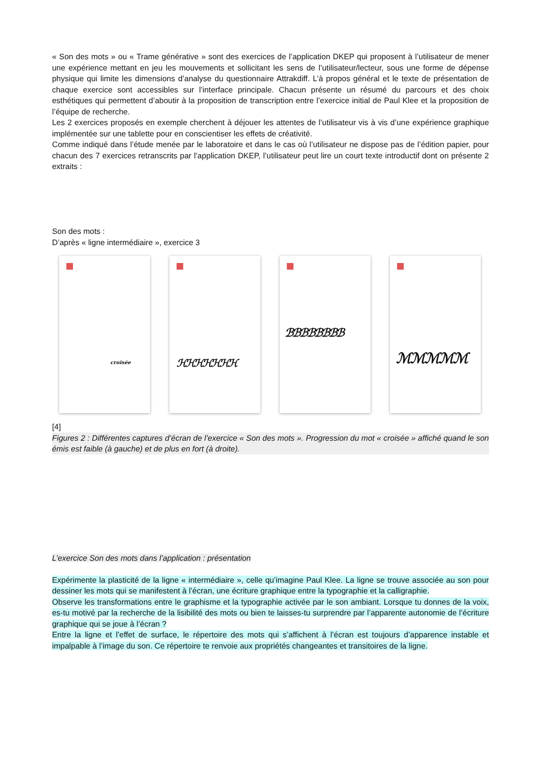« Son des mots » ou « Trame générative » sont des exercices de l’application DKEP qui proposent à l’utilisateur de mener une expérience mettant en jeu les mouvements et sollicitant les sens de l’utilisateur/lecteur, sous une forme de dépense physique qui limite les dimensions d’analyse du questionnaire Attrakdiff. L’à propos général et le texte de présentation de chaque exercice sont accessibles sur l’interface principale. Chacun présente un résumé du parcours et des choix esthétiques qui permettent d’aboutir à la proposition de transcription entre l’exercice initial de Paul Klee et la proposition de l’équipe de recherche.
Les 2 exercices proposés en exemple cherchent à déjouer les attentes de l’utilisateur vis à vis d’une expérience graphique implémentée sur une tablette pour en conscientiser les effets de créativité.
Comme indiqué dans l’étude menée par le laboratoire et dans le cas où l’utilisateur ne dispose pas de l’édition papier, pour chacun des 7 exercices retranscrits par l’application DKEP, l’utilisateur peut lire un court texte introductif dont on présente 2 extraits :
Son des mots :
D’après « ligne intermédiaire », exercice 3
croisée
ℋℋℋℋℋℋℋ
ℬℬℬℬℬℬℬℬ
ℳℳℳℳℳ
[4]
Figures 2 : Différentes captures d’écran de l’exercice « Son des mots ». Progression du mot « croisée » affiché quand le son émis est faible (à gauche) et de plus en fort (à droite).
L’exercice Son des mots dans l’application : présentation
Expérimente la plasticité de la ligne « intermédiaire », celle qu’imagine Paul Klee. La ligne se trouve associée au son pour dessiner les mots qui se manifestent à l’écran, une écriture graphique entre la typographie et la calligraphie.
Observe les transformations entre le graphisme et la typographie activée par le son ambiant. Lorsque tu donnes de la voix, es-tu motivé par la recherche de la lisibilité des mots ou bien te laisses-tu surprendre par l’apparente autonomie de l’écriture graphique qui se joue à l’écran ?
Entre la ligne et l’effet de surface, le répertoire des mots qui s’affichent à l’écran est toujours d’apparence instable et impalpable à l’image du son. Ce répertoire te renvoie aux propriétés changeantes et transitoires de la ligne.